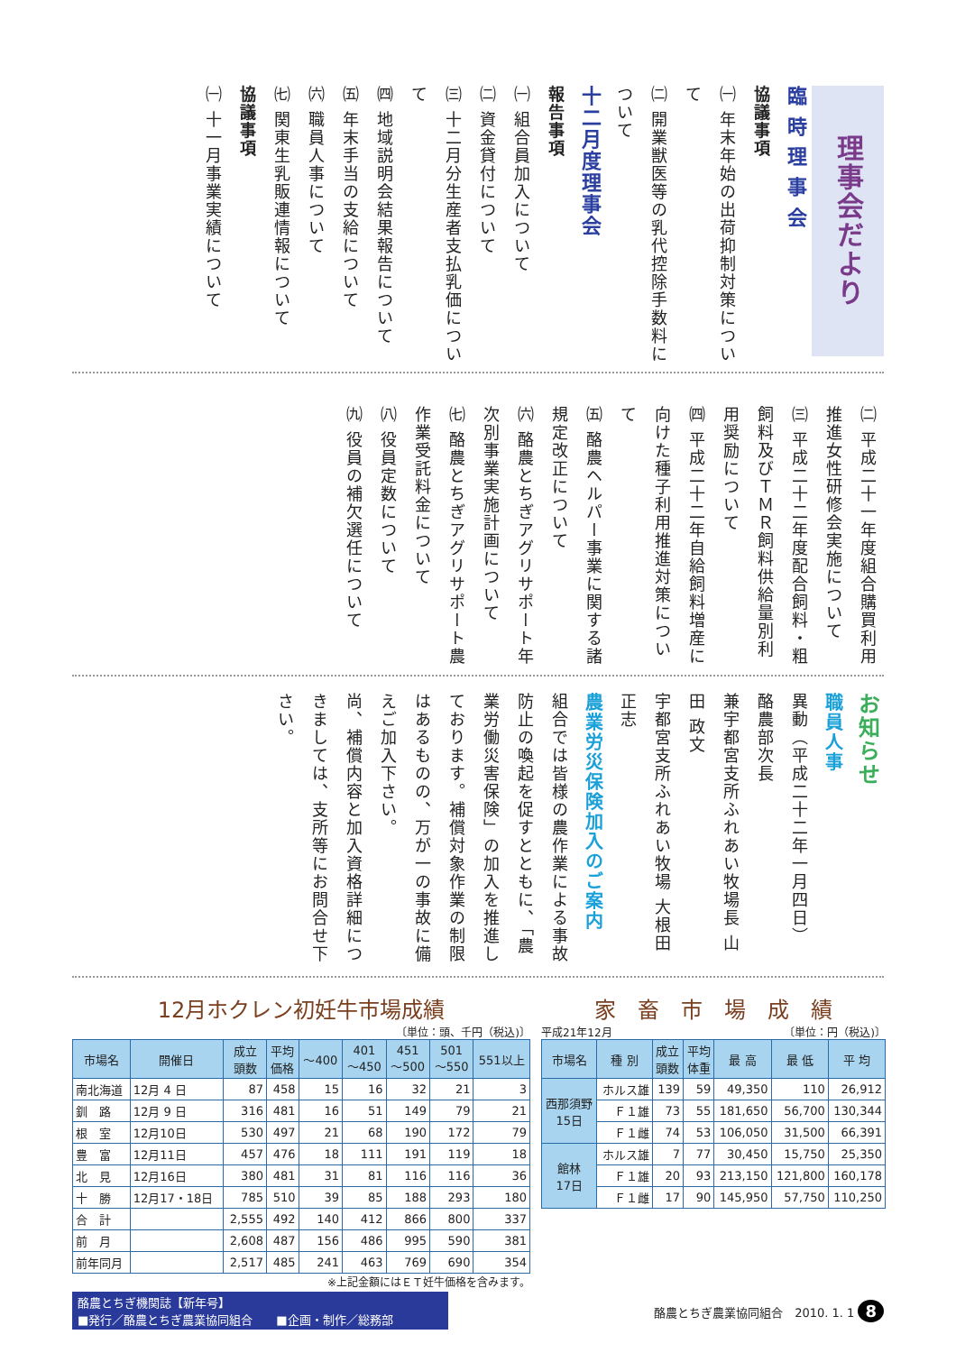理事会だより
臨 時 理 事 会
協議事項
㈠ 年末年始の出荷抑制対策について
㈡ 開業獣医等の乳代控除手数料について
十二月度理事会
報告事項
㈠ 組合員加入について
㈡ 資金貸付について
㈢ 十二月分生産者支払乳価について
㈣ 地域説明会結果報告について
㈤ 年末手当の支給について
㈥ 職員人事について
㈦ 関東生乳販連情報について
協議事項
㈠ 十一月事業実績について
㈡ 平成二十一年度組合購買利用推進女性研修会実施について
㈢ 平成二十二年度配合飼料・粗飼料及びＴＭＲ飼料供給量別利用奨励について
㈣ 平成二十二年自給飼料増産に向けた種子利用推進対策について
㈤ 酪農ヘルパー事業に関する諸規定改正について
㈥ 酪農とちぎアグリサポート年次別事業実施計画について
㈦ 酪農とちぎアグリサポート農作業受託料金について
㈧ 役員定数について
㈨ 役員の補欠選任について
お知らせ
職員人事
異動（平成二十二年一月四日）
酪農部次長
兼宇都宮支所ふれあい牧場長 山田 政文
宇都宮支所ふれあい牧場 大根田正志
農業労災保険加入のご案内
組合では皆様の農作業による事故防止の喚起を促すとともに、「農業労働災害保険」の加入を推進しております。補償対象作業の制限はあるものの、万が一の事故に備えご加入下さい。
尚、補償内容と加入資格詳細につきましては、支所等にお問合せ下さい。
12月ホクレン初妊牛市場成績
〔単位：頭、千円（税込)〕
| 市場名 | 開催日 | 成立 頭数 | 平均 価格 | ～400 | 401 ～450 | 451 ～500 | 501 ～550 | 551以上 |
| --- | --- | --- | --- | --- | --- | --- | --- | --- |
| 南北海道 | 12月 4 日 | 87 | 458 | 15 | 16 | 32 | 21 | 3 |
| 釧 路 | 12月 9 日 | 316 | 481 | 16 | 51 | 149 | 79 | 21 |
| 根 室 | 12月10日 | 530 | 497 | 21 | 68 | 190 | 172 | 79 |
| 豊 富 | 12月11日 | 457 | 476 | 18 | 111 | 191 | 119 | 18 |
| 北 見 | 12月16日 | 380 | 481 | 31 | 81 | 116 | 116 | 36 |
| 十 勝 | 12月17・18日 | 785 | 510 | 39 | 85 | 188 | 293 | 180 |
| 合 計 | | 2,555 | 492 | 140 | 412 | 866 | 800 | 337 |
| 前 月 | | 2,608 | 487 | 156 | 486 | 995 | 590 | 381 |
| 前年同月 | | 2,517 | 485 | 241 | 463 | 769 | 690 | 354 |
※上記金額にはＥＴ妊牛価格を含みます。
家　畜　市　場　成　績
平成21年12月 〔単位：円（税込)〕
| 市場名 | 種 別 | 成立 頭数 | 平均 体重 | 最 高 | 最 低 | 平 均 |
| --- | --- | --- | --- | --- | --- | --- |
| 西那須野 15日 | ホルス雄 | 139 | 59 | 49,350 | 110 | 26,912 |
| | Ｆ１雄 | 73 | 55 | 181,650 | 56,700 | 130,344 |
| | Ｆ１雌 | 74 | 53 | 106,050 | 31,500 | 66,391 |
| 館林 17日 | ホルス雄 | 7 | 77 | 30,450 | 15,750 | 25,350 |
| | Ｆ１雄 | 20 | 93 | 213,150 | 121,800 | 160,178 |
| | Ｆ１雌 | 17 | 90 | 145,950 | 57,750 | 110,250 |
酪農とちぎ機関誌【新年号】
■発行／酪農とちぎ農業協同組合　　■企画・制作／総務部
酪農とちぎ農業協同組合　2010. 1. 1 8